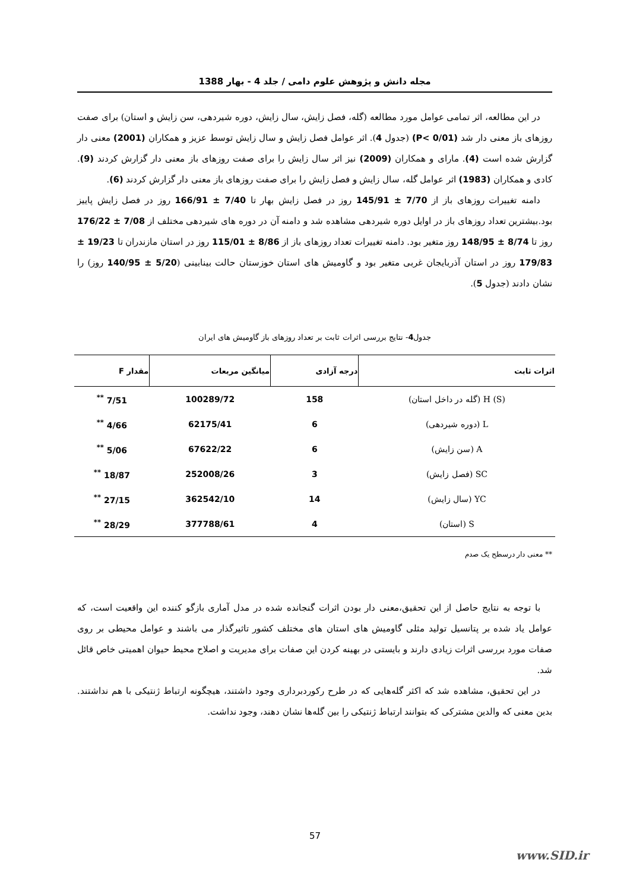مجله دانش و پژوهش علوم دامی / جلد 4 - بهار 1388
در این مطالعه، اثر تمامی عوامل مورد مطالعه (گله، فصل زایش، سال زایش، دوره شیردهی، سن زایش و استان) برای صفت روزهای باز معنی دار شد (P< 0/01) (جدول 4). اثر عوامل فصل زایش و سال زایش توسط عزیز و همکاران (2001) معنی دار گزارش شده است (4). مارای و همکاران (2009) نیز اثر سال زایش را برای صفت روزهای باز معنی دار گزارش کردند (9). کادی و همکاران (1983) اثر عوامل گله، سال زایش و فصل زایش را برای صفت روزهای باز معنی دار گزارش کردند (6).
دامنه تغییرات روزهای باز از 7/70 ± 145/91 روز در فصل زایش بهار تا 7/40 ± 166/91 روز در فصل زایش پاییز بود.بیشترین تعداد روزهای باز در اوایل دوره شیردهی مشاهده شد و دامنه آن در دوره های شیردهی مختلف از 7/08 ± 176/22 روز تا 8/74 ± 148/95 روز متغیر بود. دامنه تغییرات تعداد روزهای باز از 8/86 ± 115/01 روز در استان مازندران تا 19/23 ± 179/83 روز در استان آذربایجان غربی متغیر بود و گاومیش های استان خوزستان حالت بینابینی (5/20 ± 140/95 روز) را نشان دادند (جدول 5).
جدول4- نتایج بررسی اثرات ثابت بر تعداد روزهای باز گاومیش های ایران
| اثرات ثابت | درجه آزادی | میانگین مربعات | مقدار F |
| --- | --- | --- | --- |
| H (S) (گله در داخل استان) | 158 | 100289/72 | 7/51 <sup>**</sup> |
| L (دوره شیردهی) | 6 | 62175/41 | 4/66 <sup>**</sup> |
| A (سن زایش) | 6 | 67622/22 | 5/06 <sup>**</sup> |
| SC (فصل زایش) | 3 | 252008/26 | 18/87 <sup>**</sup> |
| YC (سال زایش) | 14 | 362542/10 | 27/15 <sup>**</sup> |
| S (استان) | 4 | 377788/61 | 28/29 <sup>**</sup> |
** معنی دار درسطح یک صدم
با توجه به نتایج حاصل از این تحقیق،معنی دار بودن اثرات گنجانده شده در مدل آماری بازگو کننده این واقعیت است، که عوامل یاد شده بر پتانسیل تولید مثلی گاومیش های استان های مختلف کشور تاثیرگذار می باشند و عوامل محیطی بر روی صفات مورد بررسی اثرات زیادی دارند و بایستی در بهینه کردن این صفات برای مدیریت و اصلاح محیط حیوان اهمیتی خاص قائل شد.
در این تحقیق، مشاهده شد که اکثر گله‌هایی که در طرح رکوردبرداری وجود داشتند، هیچگونه ارتباط ژنتیکی با هم نداشتند. بدین معنی که والدین مشترکی که بتوانند ارتباط ژنتیکی را بین گله‌ها نشان دهند، وجود نداشت.
57
www.SID.ir